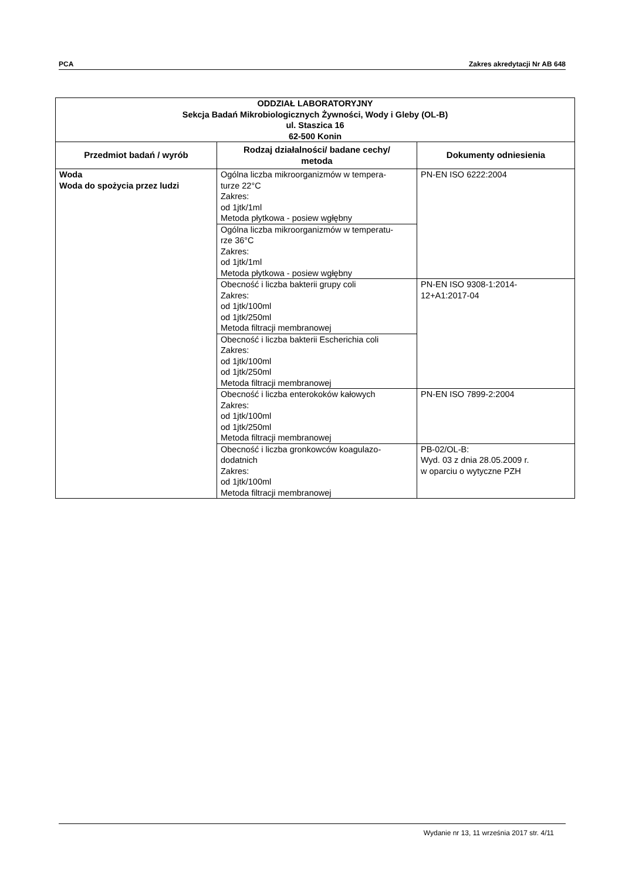PCA Zakres akredytacji Nr AB 648
| ODDZIAŁ LABORATORYJNY Sekcja Badań Mikrobiologicznych Żywności, Wody i Gleby (OL-B) ul. Staszica 16 62-500 Konin | | |
| Przedmiot badań / wyrób | Rodzaj działalności/ badane cechy/ metoda | Dokumenty odniesienia |
| Woda Woda do spożycia przez ludzi | Ogólna liczba mikroorganizmów w tempera- turze 22°C Zakres: od 1jtk/1ml Metoda płytkowa - posiew wgłębny | PN-EN ISO 6222:2004 |
| | Ogólna liczba mikroorganizmów w temperatu- rze 36°C Zakres: od 1jtk/1ml Metoda płytkowa - posiew wgłębny | |
| | Obecność i liczba bakterii grupy coli Zakres: od 1jtk/100ml od 1jtk/250ml Metoda filtracji membranowej | PN-EN ISO 9308-1:2014- 12+A1:2017-04 |
| | Obecność i liczba bakterii Escherichia coli Zakres: od 1jtk/100ml od 1jtk/250ml Metoda filtracji membranowej | |
| | Obecność i liczba enterokoków kałowych Zakres: od 1jtk/100ml od 1jtk/250ml Metoda filtracji membranowej | PN-EN ISO 7899-2:2004 |
| | Obecność i liczba gronkowców koagulazo- dodatnich Zakres: od 1jtk/100ml Metoda filtracji membranowej | PB-02/OL-B: Wyd. 03 z dnia 28.05.2009 r. w oparciu o wytyczne PZH |
Wydanie nr 13, 11 września 2017 str. 4/11